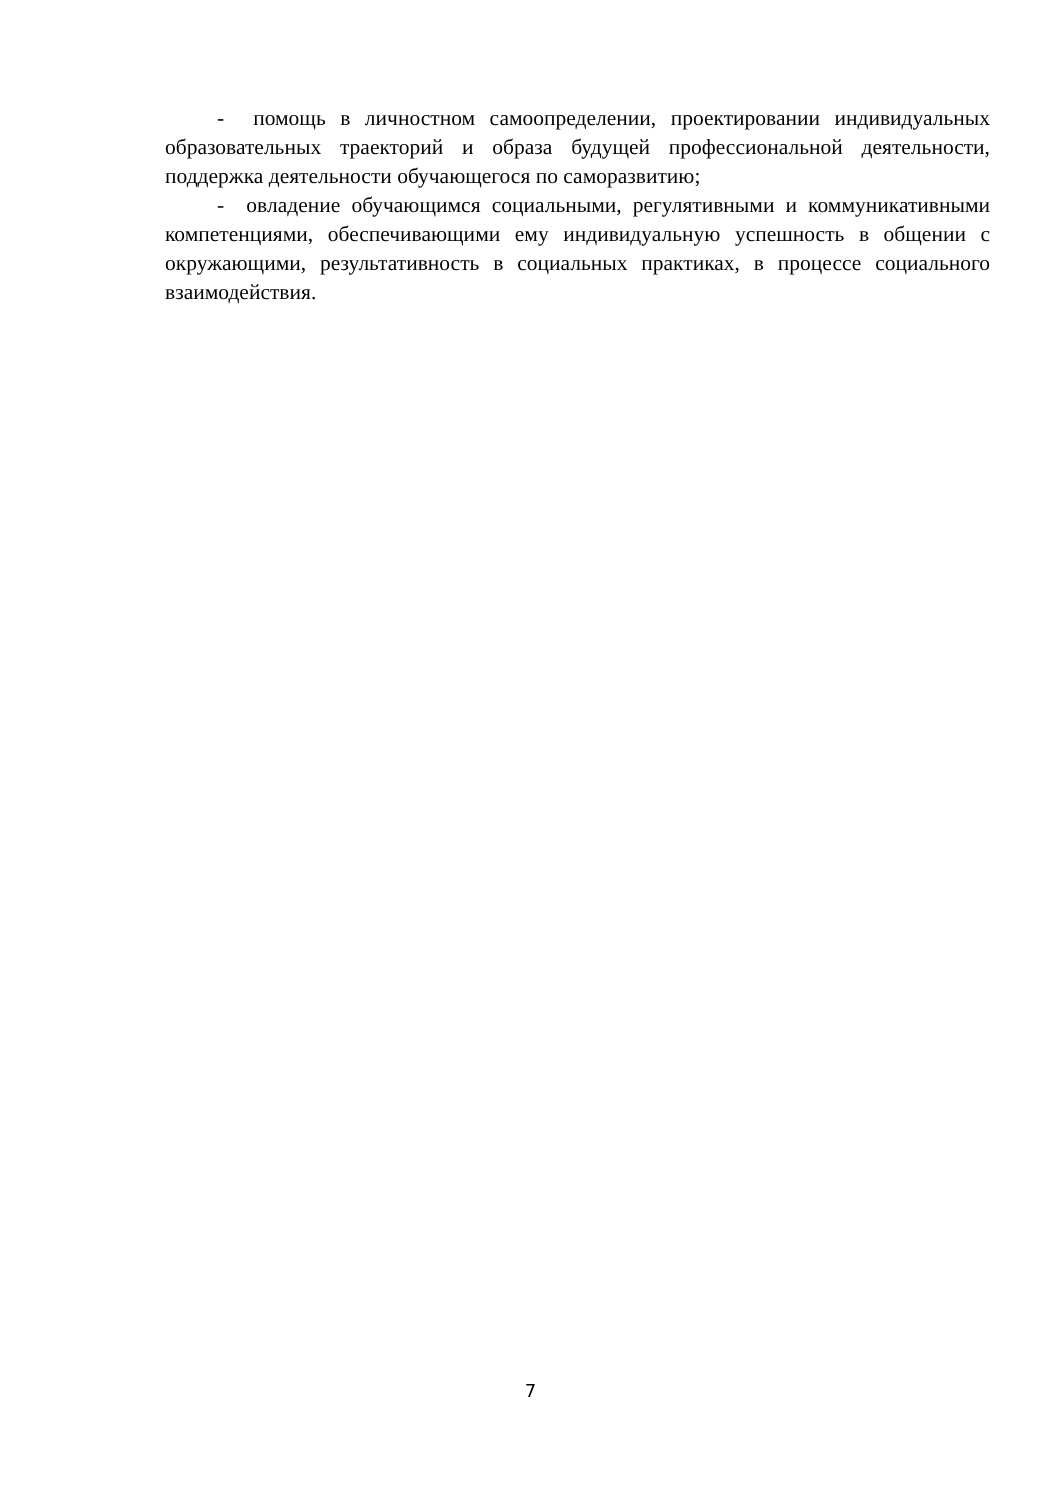- помощь в личностном самоопределении, проектировании индивидуальных образовательных траекторий и образа будущей профессиональной деятельности, поддержка деятельности обучающегося по саморазвитию;
- овладение обучающимся социальными, регулятивными и коммуникативными компетенциями, обеспечивающими ему индивидуальную успешность в общении с окружающими, результативность в социальных практиках, в процессе социального взаимодействия.
7